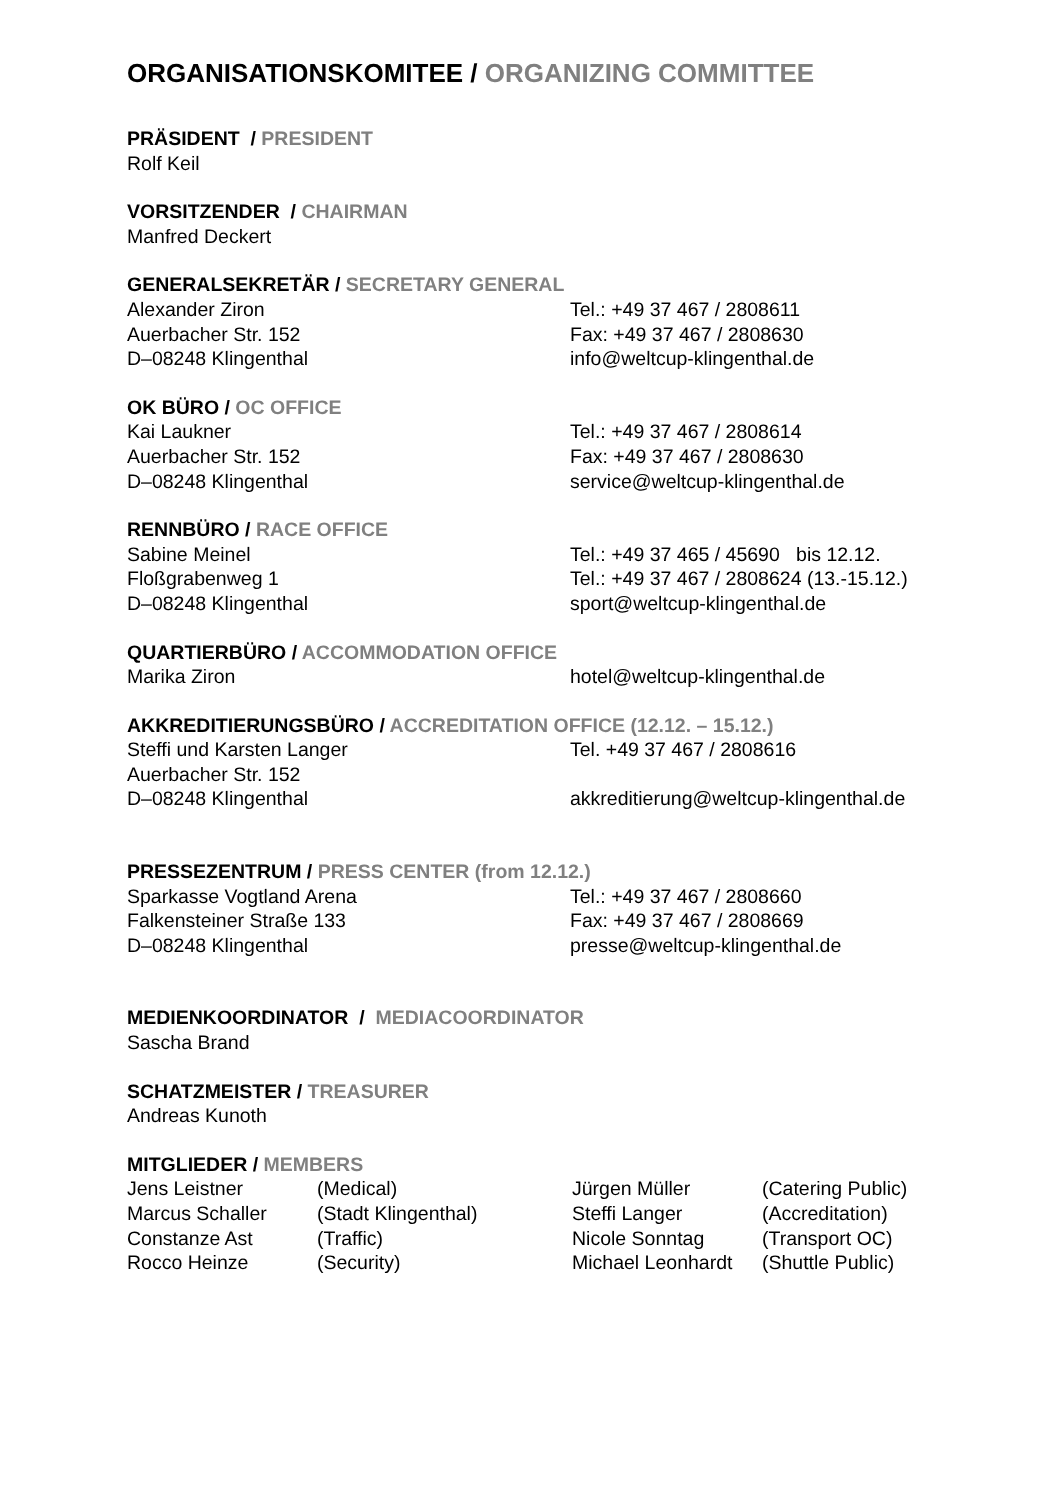ORGANISATIONSKOMITEE / ORGANIZING COMMITTEE
PRÄSIDENT / PRESIDENT
Rolf Keil
VORSITZENDER / CHAIRMAN
Manfred Deckert
GENERALSEKRETÄR / SECRETARY GENERAL
Alexander Ziron Tel.: +49 37 467 / 2808611
Auerbacher Str. 152 Fax: +49 37 467 / 2808630
D–08248 Klingenthal info@weltcup-klingenthal.de
OK BÜRO / OC OFFICE
Kai Laukner Tel.: +49 37 467 / 2808614
Auerbacher Str. 152 Fax: +49 37 467 / 2808630
D–08248 Klingenthal service@weltcup-klingenthal.de
RENNBÜRO / RACE OFFICE
Sabine Meinel Tel.: +49 37 465 / 45690 bis 12.12.
Floßgrabenweg 1 Tel.: +49 37 467 / 2808624 (13.-15.12.)
D–08248 Klingenthal sport@weltcup-klingenthal.de
QUARTIERBÜRO / ACCOMMODATION OFFICE
Marika Ziron hotel@weltcup-klingenthal.de
AKKREDITIERUNGSBÜRO / ACCREDITATION OFFICE (12.12. – 15.12.)
Steffi und Karsten Langer Tel. +49 37 467 / 2808616
Auerbacher Str. 152
D–08248 Klingenthal akkreditierung@weltcup-klingenthal.de
PRESSEZENTRUM / PRESS CENTER (from 12.12.)
Sparkasse Vogtland Arena Tel.: +49 37 467 / 2808660
Falkensteiner Straße 133 Fax: +49 37 467 / 2808669
D–08248 Klingenthal presse@weltcup-klingenthal.de
MEDIENKOORDINATOR / MEDIACOORDINATOR
Sascha Brand
SCHATZMEISTER / TREASURER
Andreas Kunoth
MITGLIEDER / MEMBERS
Jens Leistner (Medical) Jürgen Müller (Catering Public)
Marcus Schaller (Stadt Klingenthal) Steffi Langer (Accreditation)
Constanze Ast (Traffic) Nicole Sonntag (Transport OC)
Rocco Heinze (Security) Michael Leonhardt
(Shuttle Public)